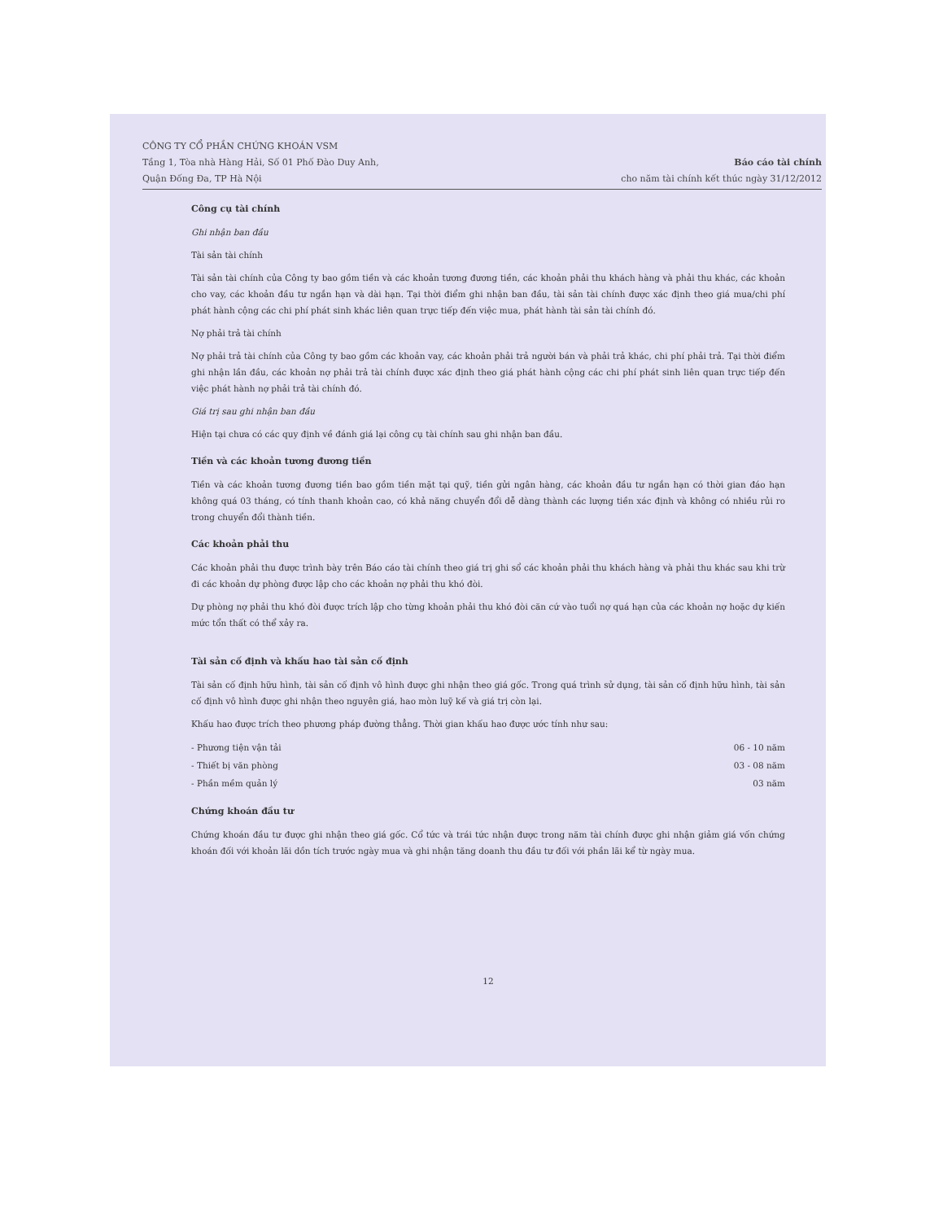CÔNG TY CỔ PHẦN CHỨNG KHOÁN VSM
Tầng 1, Tòa nhà Hàng Hải, Số 01 Phố Đào Duy Anh,
Quận Đống Đa, TP Hà Nội
Báo cáo tài chính
cho năm tài chính kết thúc ngày 31/12/2012
Công cụ tài chính
Ghi nhận ban đầu
Tài sản tài chính
Tài sản tài chính của Công ty bao gồm tiền và các khoản tương đương tiền, các khoản phải thu khách hàng và phải thu khác, các khoản cho vay, các khoản đầu tư ngắn hạn và dài hạn. Tại thời điểm ghi nhận ban đầu, tài sản tài chính được xác định theo giá mua/chi phí phát hành cộng các chi phí phát sinh khác liên quan trực tiếp đến việc mua, phát hành tài sản tài chính đó.
Nợ phải trả tài chính
Nợ phải trả tài chính của Công ty bao gồm các khoản vay, các khoản phải trả người bán và phải trả khác, chi phí phải trả. Tại thời điểm ghi nhận lần đầu, các khoản nợ phải trả tài chính được xác định theo giá phát hành cộng các chi phí phát sinh liên quan trực tiếp đến việc phát hành nợ phải trả tài chính đó.
Giá trị sau ghi nhận ban đầu
Hiện tại chưa có các quy định về đánh giá lại công cụ tài chính sau ghi nhận ban đầu.
Tiền và các khoản tương đương tiền
Tiền và các khoản tương đương tiền bao gồm tiền mặt tại quỹ, tiền gửi ngân hàng, các khoản đầu tư ngắn hạn có thời gian đáo hạn không quá 03 tháng, có tính thanh khoản cao, có khả năng chuyển đổi dễ dàng thành các lượng tiền xác định và không có nhiều rủi ro trong chuyển đổi thành tiền.
Các khoản phải thu
Các khoản phải thu được trình bày trên Báo cáo tài chính theo giá trị ghi sổ các khoản phải thu khách hàng và phải thu khác sau khi trừ đi các khoản dự phòng được lập cho các khoản nợ phải thu khó đòi.
Dự phòng nợ phải thu khó đòi được trích lập cho từng khoản phải thu khó đòi căn cứ vào tuổi nợ quá hạn của các khoản nợ hoặc dự kiến mức tổn thất có thể xảy ra.
Tài sản cố định và khấu hao tài sản cố định
Tài sản cố định hữu hình, tài sản cố định vô hình được ghi nhận theo giá gốc. Trong quá trình sử dụng, tài sản cố định hữu hình, tài sản cố định vô hình được ghi nhận theo nguyên giá, hao mòn luỹ kế và giá trị còn lại.
Khấu hao được trích theo phương pháp đường thẳng. Thời gian khấu hao được ước tính như sau:
| - Phương tiện vận tải | 06 - 10 năm |
| - Thiết bị văn phòng | 03 - 08 năm |
| - Phần mềm quản lý | 03 năm |
Chứng khoán đầu tư
Chứng khoán đầu tư được ghi nhận theo giá gốc. Cổ tức và trái tức nhận được trong năm tài chính được ghi nhận giảm giá vốn chứng khoán đối với khoản lãi dồn tích trước ngày mua và ghi nhận tăng doanh thu đầu tư đối với phần lãi kể từ ngày mua.
12